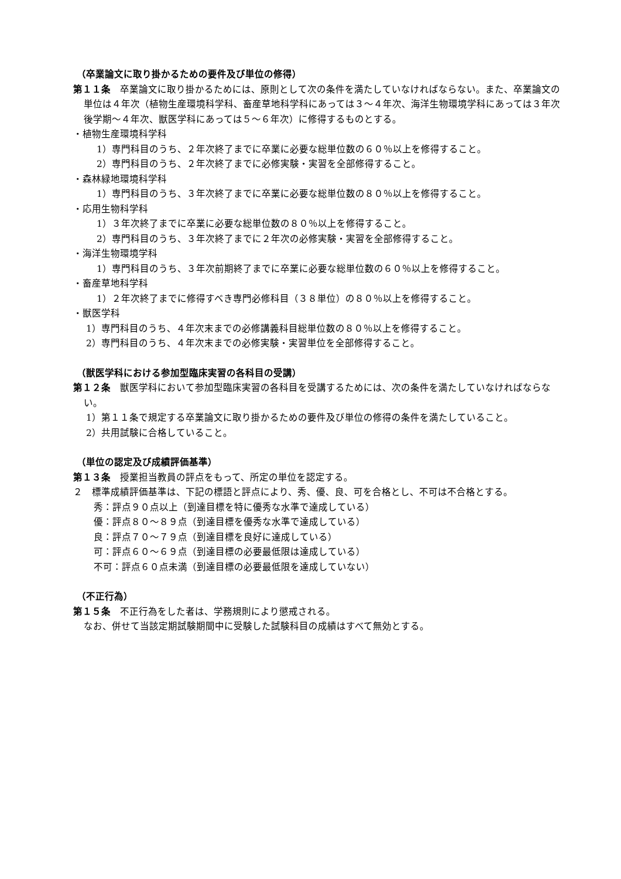（卒業論文に取り掛かるための要件及び単位の修得）
第１１条　卒業論文に取り掛かるためには、原則として次の条件を満たしていなければならない。また、卒業論文の単位は４年次（植物生産環境科学科、畜産草地科学科にあっては３〜４年次、海洋生物環境学科にあっては３年次後学期〜４年次、獣医学科にあっては５〜６年次）に修得するものとする。
・植物生産環境科学科
1）専門科目のうち、２年次終了までに卒業に必要な総単位数の６０％以上を修得すること。
2）専門科目のうち、２年次終了までに必修実験・実習を全部修得すること。
・森林緑地環境科学科
1）専門科目のうち、３年次終了までに卒業に必要な総単位数の８０％以上を修得すること。
・応用生物科学科
1）３年次終了までに卒業に必要な総単位数の８０％以上を修得すること。
2）専門科目のうち、３年次終了までに２年次の必修実験・実習を全部修得すること。
・海洋生物環境学科
1）専門科目のうち、３年次前期終了までに卒業に必要な総単位数の６０％以上を修得すること。
・畜産草地科学科
1）２年次終了までに修得すべき専門必修科目（３８単位）の８０％以上を修得すること。
・獣医学科
1）専門科目のうち、４年次末までの必修講義科目総単位数の８０％以上を修得すること。
2）専門科目のうち、４年次末までの必修実験・実習単位を全部修得すること。
（獣医学科における参加型臨床実習の各科目の受講）
第１２条　獣医学科において参加型臨床実習の各科目を受講するためには、次の条件を満たしていなければならない。
1）第１１条で規定する卒業論文に取り掛かるための要件及び単位の修得の条件を満たしていること。
2）共用試験に合格していること。
（単位の認定及び成績評価基準）
第１３条　授業担当教員の評点をもって、所定の単位を認定する。
２　標準成績評価基準は、下記の標語と評点により、秀、優、良、可を合格とし、不可は不合格とする。
秀：評点９０点以上（到達目標を特に優秀な水準で達成している）
優：評点８０〜８９点（到達目標を優秀な水準で達成している）
良：評点７０〜７９点（到達目標を良好に達成している）
可：評点６０〜６９点（到達目標の必要最低限は達成している）
不可：評点６０点未満（到達目標の必要最低限を達成していない）
（不正行為）
第１５条　不正行為をした者は、学務規則により懲戒される。
なお、併せて当該定期試験期間中に受験した試験科目の成績はすべて無効とする。